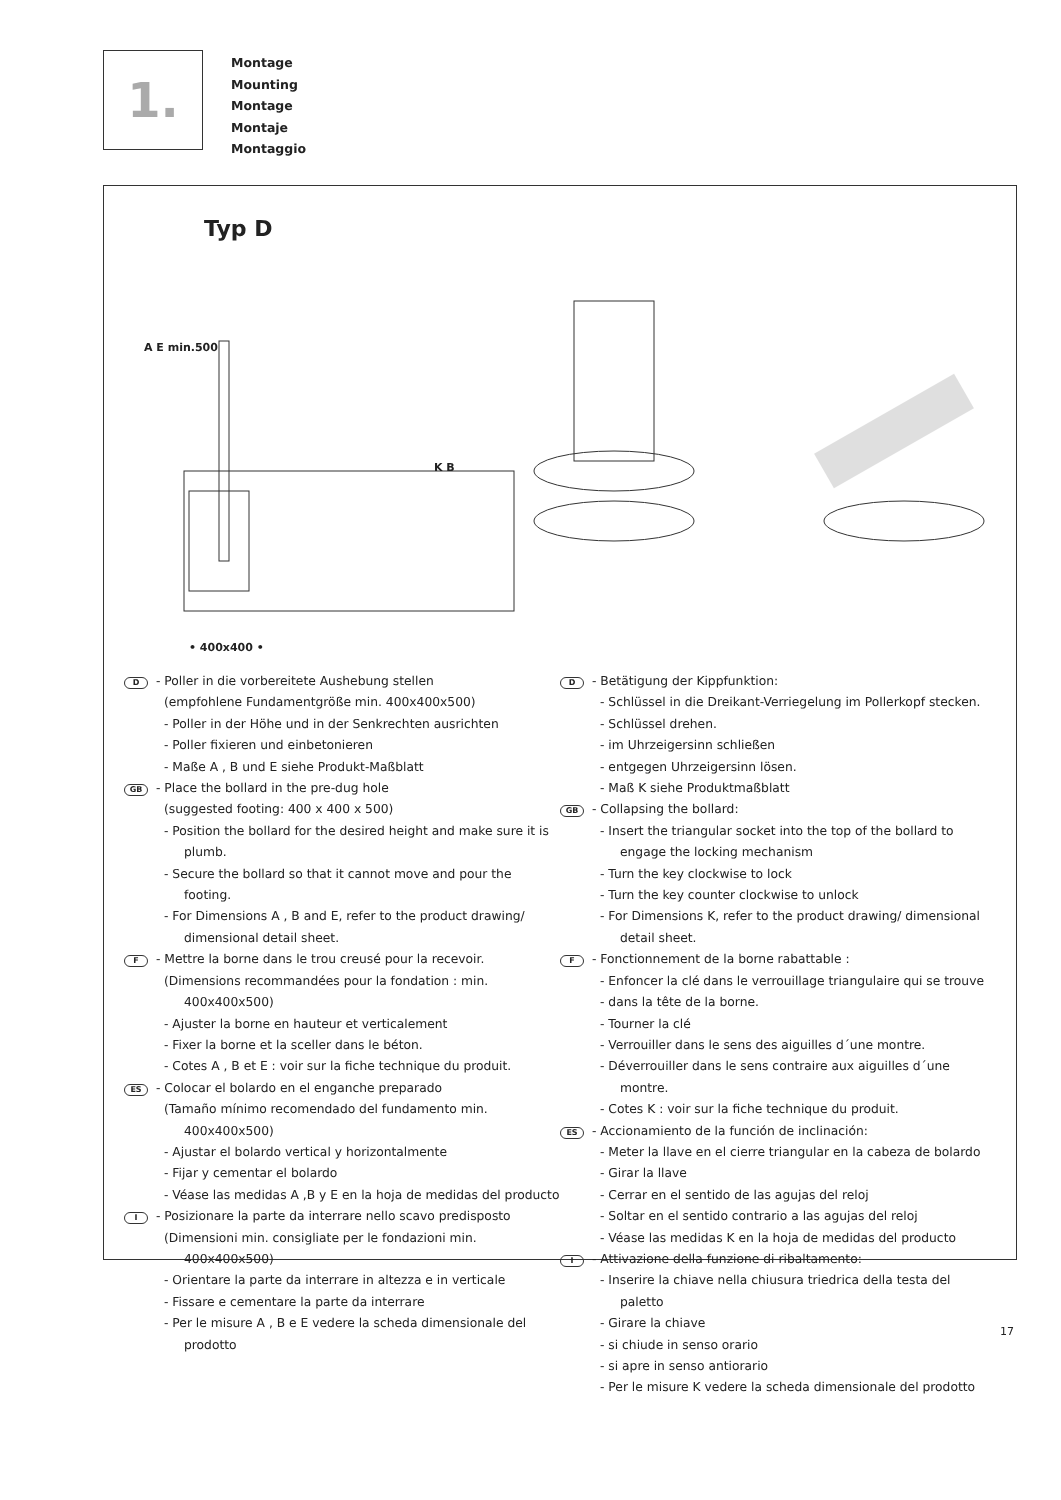1.
Montage
Mounting
Montage
Montaje
Montaggio
Typ D
• 400x400 •
A E min.500
K B
D - Poller in die vorbereitete Aushebung stellen
(empfohlene Fundamentgröße min. 400x400x500)
- Poller in der Höhe und in der Senkrechten ausrichten
- Poller fixieren und einbetonieren
- Maße A , B und E siehe Produkt-Maßblatt
GB - Place the bollard in the pre-dug hole
(suggested footing: 400 x 400 x 500)
- Position the bollard for the desired height and make sure it is plumb.
- Secure the bollard so that it cannot move and pour the footing.
- For Dimensions A , B and E, refer to the product drawing/ dimensional detail sheet.
F - Mettre la borne dans le trou creusé pour la recevoir.
(Dimensions recommandées pour la fondation : min. 400x400x500)
- Ajuster la borne en hauteur et verticalement
- Fixer la borne et la sceller dans le béton.
- Cotes A , B et E : voir sur la fiche technique du produit.
ES - Colocar el bolardo en el enganche preparado
(Tamaño mínimo recomendado del fundamento min. 400x400x500)
- Ajustar el bolardo vertical y horizontalmente
- Fijar y cementar el bolardo
- Véase las medidas A ,B y E en la hoja de medidas del producto
I - Posizionare la parte da interrare nello scavo predisposto
(Dimensioni min. consigliate per le fondazioni min. 400x400x500)
- Orientare la parte da interrare in altezza e in verticale
- Fissare e cementare la parte da interrare
- Per le misure A , B e E vedere la scheda dimensionale del prodotto
D - Betätigung der Kippfunktion:
- Schlüssel in die Dreikant-Verriegelung im Pollerkopf stecken.
- Schlüssel drehen.
- im Uhrzeigersinn schließen
- entgegen Uhrzeigersinn lösen.
- Maß K siehe Produktmaßblatt
GB - Collapsing the bollard:
- Insert the triangular socket into the top of the bollard to engage the locking mechanism
- Turn the key clockwise to lock
- Turn the key counter clockwise to unlock
- For Dimensions K, refer to the product drawing/ dimensional detail sheet.
F - Fonctionnement de la borne rabattable :
- Enfoncer la clé dans le verrouillage triangulaire qui se trouve
- dans la tête de la borne.
- Tourner la clé
- Verrouiller dans le sens des aiguilles d´une montre.
- Déverrouiller dans le sens contraire aux aiguilles d´une montre.
- Cotes K : voir sur la fiche technique du produit.
ES - Accionamiento de la función de inclinación:
- Meter la llave en el cierre triangular en la cabeza de bolardo
- Girar la llave
- Cerrar en el sentido de las agujas del reloj
- Soltar en el sentido contrario a las agujas del reloj
- Véase las medidas K en la hoja de medidas del producto
I - Attivazione della funzione di ribaltamento:
- Inserire la chiave nella chiusura triedrica della testa del paletto
- Girare la chiave
- si chiude in senso orario
- si apre in senso antiorario
- Per le misure K vedere la scheda dimensionale del prodotto
17